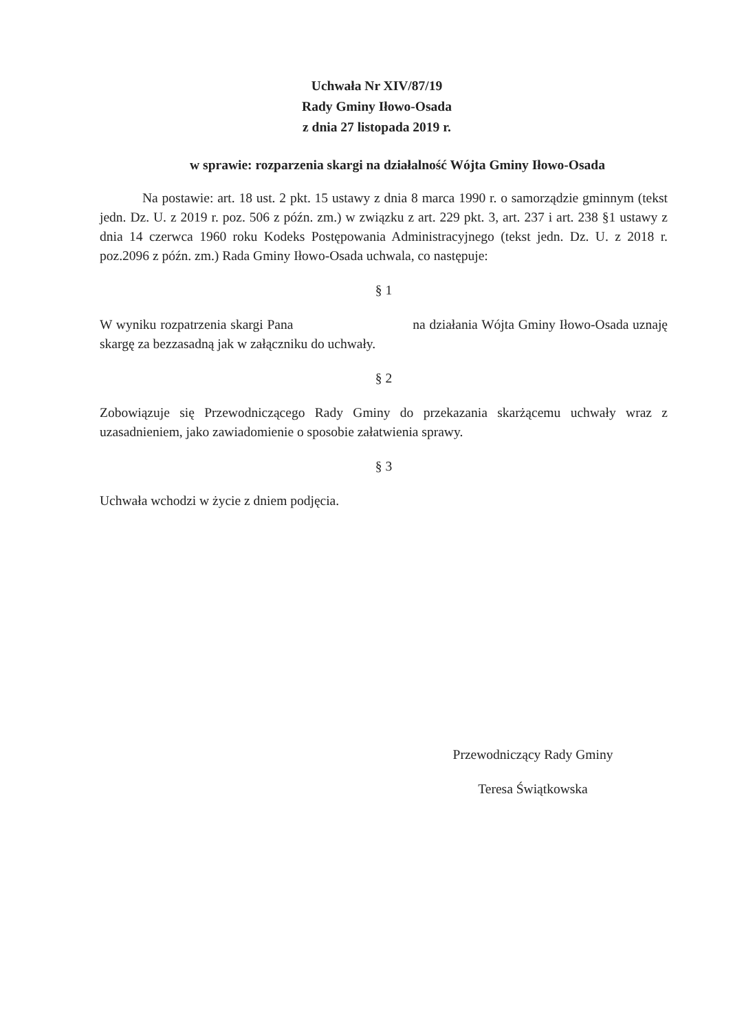Uchwała Nr XIV/87/19
Rady Gminy Iłowo-Osada
z dnia 27 listopada 2019 r.
w sprawie: rozparzenia skargi na działalność Wójta Gminy Iłowo-Osada
Na postawie: art. 18 ust. 2 pkt. 15 ustawy z dnia 8 marca 1990 r. o samorządzie gminnym (tekst jedn. Dz. U. z 2019 r. poz. 506 z późn. zm.) w związku z art. 229 pkt. 3, art. 237 i art. 238 §1 ustawy z dnia 14 czerwca 1960 roku Kodeks Postępowania Administracyjnego (tekst jedn. Dz. U. z 2018 r. poz.2096 z późn. zm.) Rada Gminy Iłowo-Osada uchwala, co następuje:
§ 1
W wyniku rozpatrzenia skargi Pana na działania Wójta Gminy Iłowo-Osada uznaję skargę za bezzasadną jak w załączniku do uchwały.
§ 2
Zobowiązuje się Przewodniczącego Rady Gminy do przekazania skarżącemu uchwały wraz z uzasadnieniem, jako zawiadomienie o sposobie załatwienia sprawy.
§ 3
Uchwała wchodzi w życie z dniem podjęcia.
Przewodniczący Rady Gminy
Teresa Świątkowska